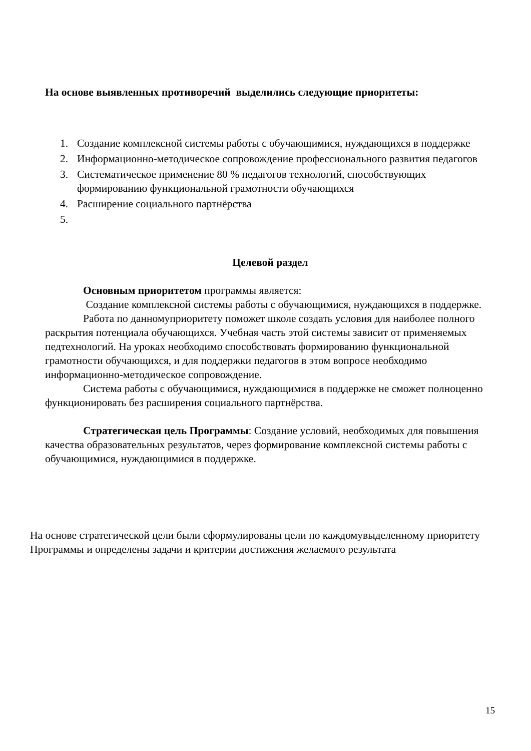На основе выявленных противоречий выделились следующие приоритеты:
1. Создание комплексной системы работы с обучающимися, нуждающихся в поддержке
2. Информационно-методическое сопровождение профессионального развития педагогов
3. Систематическое применение 80 % педагогов технологий, способствующих формированию функциональной грамотности обучающихся
4. Расширение социального партнёрства
5.
Целевой раздел
Основным приоритетом программы является:
Создание комплексной системы работы с обучающимися, нуждающихся в поддержке.
Работа по данномуприоритету поможет школе создать условия для наиболее полного раскрытия потенциала обучающихся. Учебная часть этой системы зависит от применяемых педтехнологий. На уроках необходимо способствовать формированию функциональной грамотности обучающихся, и для поддержки педагогов в этом вопросе необходимо информационно-методическое сопровождение.
Система работы с обучающимися, нуждающимися в поддержке не сможет полноценно функционировать без расширения социального партнёрства.
Стратегическая цель Программы: Создание условий, необходимых для повышения качества образовательных результатов, через формирование комплексной системы работы с обучающимися, нуждающимися в поддержке.
На основе стратегической цели были сформулированы цели по каждомувыделенному приоритету Программы и определены задачи и критерии достижения желаемого результата
15